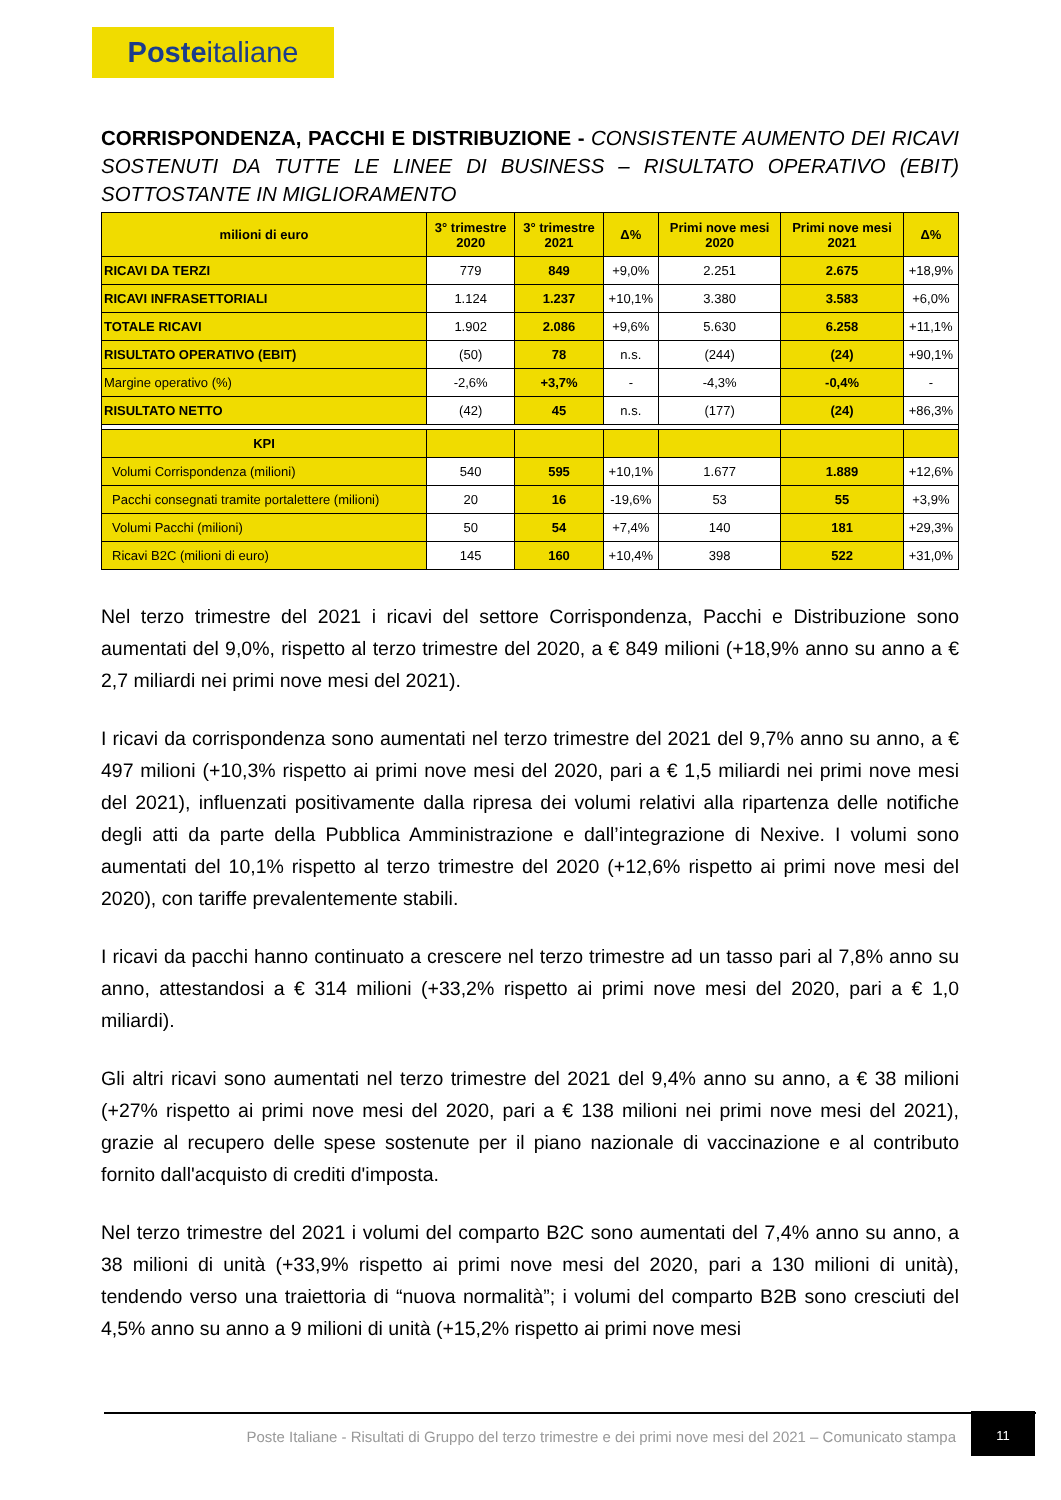Posteitaliane
CORRISPONDENZA, PACCHI E DISTRIBUZIONE - CONSISTENTE AUMENTO DEI RICAVI SOSTENUTI DA TUTTE LE LINEE DI BUSINESS – RISULTATO OPERATIVO (EBIT) SOTTOSTANTE IN MIGLIORAMENTO
| milioni di euro | 3° trimestre 2020 | 3° trimestre 2021 | Δ% | Primi nove mesi 2020 | Primi nove mesi 2021 | Δ% |
| --- | --- | --- | --- | --- | --- | --- |
| RICAVI DA TERZI | 779 | 849 | +9,0% | 2.251 | 2.675 | +18,9% |
| RICAVI INFRASETTORIALI | 1.124 | 1.237 | +10,1% | 3.380 | 3.583 | +6,0% |
| TOTALE RICAVI | 1.902 | 2.086 | +9,6% | 5.630 | 6.258 | +11,1% |
| RISULTATO OPERATIVO (EBIT) | (50) | 78 | n.s. | (244) | (24) | +90,1% |
| Margine operativo (%) | -2,6% | +3,7% | - | -4,3% | -0,4% | - |
| RISULTATO NETTO | (42) | 45 | n.s. | (177) | (24) | +86,3% |
| KPI | | | | | | |
| Volumi Corrispondenza (milioni) | 540 | 595 | +10,1% | 1.677 | 1.889 | +12,6% |
| Pacchi consegnati tramite portalettere (milioni) | 20 | 16 | -19,6% | 53 | 55 | +3,9% |
| Volumi Pacchi (milioni) | 50 | 54 | +7,4% | 140 | 181 | +29,3% |
| Ricavi B2C (milioni di euro) | 145 | 160 | +10,4% | 398 | 522 | +31,0% |
Nel terzo trimestre del 2021 i ricavi del settore Corrispondenza, Pacchi e Distribuzione sono aumentati del 9,0%, rispetto al terzo trimestre del 2020, a € 849 milioni (+18,9% anno su anno a € 2,7 miliardi nei primi nove mesi del 2021).
I ricavi da corrispondenza sono aumentati nel terzo trimestre del 2021 del 9,7% anno su anno, a € 497 milioni (+10,3% rispetto ai primi nove mesi del 2020, pari a € 1,5 miliardi nei primi nove mesi del 2021), influenzati positivamente dalla ripresa dei volumi relativi alla ripartenza delle notifiche degli atti da parte della Pubblica Amministrazione e dall’integrazione di Nexive. I volumi sono aumentati del 10,1% rispetto al terzo trimestre del 2020 (+12,6% rispetto ai primi nove mesi del 2020), con tariffe prevalentemente stabili.
I ricavi da pacchi hanno continuato a crescere nel terzo trimestre ad un tasso pari al 7,8% anno su anno, attestandosi a € 314 milioni (+33,2% rispetto ai primi nove mesi del 2020, pari a € 1,0 miliardi).
Gli altri ricavi sono aumentati nel terzo trimestre del 2021 del 9,4% anno su anno, a € 38 milioni (+27% rispetto ai primi nove mesi del 2020, pari a € 138 milioni nei primi nove mesi del 2021), grazie al recupero delle spese sostenute per il piano nazionale di vaccinazione e al contributo fornito dall'acquisto di crediti d'imposta.
Nel terzo trimestre del 2021 i volumi del comparto B2C sono aumentati del 7,4% anno su anno, a 38 milioni di unità (+33,9% rispetto ai primi nove mesi del 2020, pari a 130 milioni di unità), tendendo verso una traiettoria di “nuova normalità”; i volumi del comparto B2B sono cresciuti del 4,5% anno su anno a 9 milioni di unità (+15,2% rispetto ai primi nove mesi
Poste Italiane - Risultati di Gruppo del terzo trimestre e dei primi nove mesi del 2021 – Comunicato stampa
11